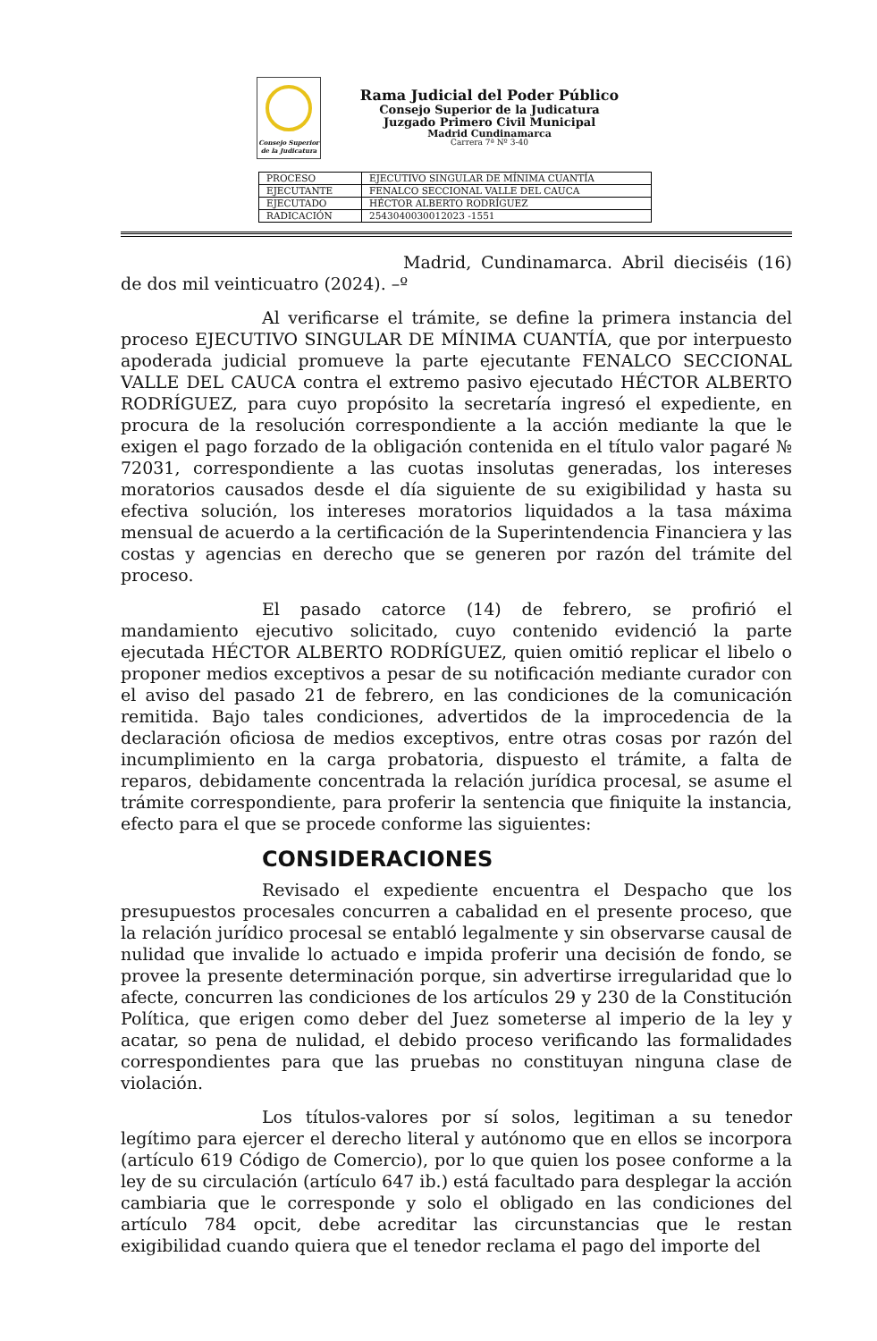Consejo Superior
de la Judicatura
Rama Judicial del Poder Público
Consejo Superior de la Judicatura
Juzgado Primero Civil Municipal
Madrid Cundinamarca
Carrera 7ª Nº 3-40
| PROCESO | EJECUTIVO SINGULAR DE MÍNIMA CUANTÍA |
| EJECUTANTE | FENALCO SECCIONAL VALLE DEL CAUCA |
| EJECUTADO | HÉCTOR ALBERTO RODRÍGUEZ |
| RADICACIÓN | 2543040030012023 -1551 |
Madrid, Cundinamarca. Abril dieciséis (16) de dos mil veinticuatro (2024). –º
Al verificarse el trámite, se define la primera instancia del proceso EJECUTIVO SINGULAR DE MÍNIMA CUANTÍA, que por interpuesto apoderada judicial promueve la parte ejecutante FENALCO SECCIONAL VALLE DEL CAUCA contra el extremo pasivo ejecutado HÉCTOR ALBERTO RODRÍGUEZ, para cuyo propósito la secretaría ingresó el expediente, en procura de la resolución correspondiente a la acción mediante la que le exigen el pago forzado de la obligación contenida en el título valor pagaré № 72031, correspondiente a las cuotas insolutas generadas, los intereses moratorios causados desde el día siguiente de su exigibilidad y hasta su efectiva solución, los intereses moratorios liquidados a la tasa máxima mensual de acuerdo a la certificación de la Superintendencia Financiera y las costas y agencias en derecho que se generen por razón del trámite del proceso.
El pasado catorce (14) de febrero, se profirió el mandamiento ejecutivo solicitado, cuyo contenido evidenció la parte ejecutada HÉCTOR ALBERTO RODRÍGUEZ, quien omitió replicar el libelo o proponer medios exceptivos a pesar de su notificación mediante curador con el aviso del pasado 21 de febrero, en las condiciones de la comunicación remitida. Bajo tales condiciones, advertidos de la improcedencia de la declaración oficiosa de medios exceptivos, entre otras cosas por razón del incumplimiento en la carga probatoria, dispuesto el trámite, a falta de reparos, debidamente concentrada la relación jurídica procesal, se asume el trámite correspondiente, para proferir la sentencia que finiquite la instancia, efecto para el que se procede conforme las siguientes:
CONSIDERACIONES
Revisado el expediente encuentra el Despacho que los presupuestos procesales concurren a cabalidad en el presente proceso, que la relación jurídico procesal se entabló legalmente y sin observarse causal de nulidad que invalide lo actuado e impida proferir una decisión de fondo, se provee la presente determinación porque, sin advertirse irregularidad que lo afecte, concurren las condiciones de los artículos 29 y 230 de la Constitución Política, que erigen como deber del Juez someterse al imperio de la ley y acatar, so pena de nulidad, el debido proceso verificando las formalidades correspondientes para que las pruebas no constituyan ninguna clase de violación.
Los títulos-valores por sí solos, legitiman a su tenedor legítimo para ejercer el derecho literal y autónomo que en ellos se incorpora (artículo 619 Código de Comercio), por lo que quien los posee conforme a la ley de su circulación (artículo 647 ib.) está facultado para desplegar la acción cambiaria que le corresponde y solo el obligado en las condiciones del artículo 784 opcit, debe acreditar las circunstancias que le restan exigibilidad cuando quiera que el tenedor reclama el pago del importe del